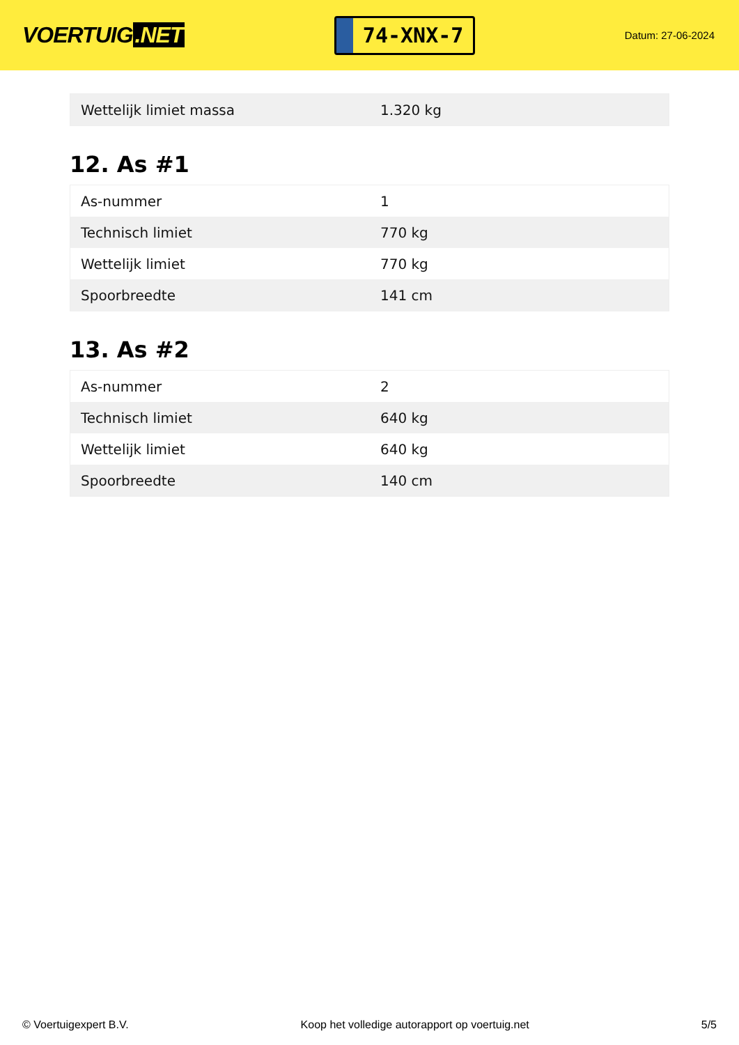VOERTUIG.NET
74-XNX-7
Datum: 27-06-2024
| Wettelijk limiet massa | 1.320 kg |
12. As #1
| As-nummer | 1 |
| Technisch limiet | 770 kg |
| Wettelijk limiet | 770 kg |
| Spoorbreedte | 141 cm |
13. As #2
| As-nummer | 2 |
| Technisch limiet | 640 kg |
| Wettelijk limiet | 640 kg |
| Spoorbreedte | 140 cm |
© Voertuigexpert B.V. Koop het volledige autorapport op voertuig.net 5/5